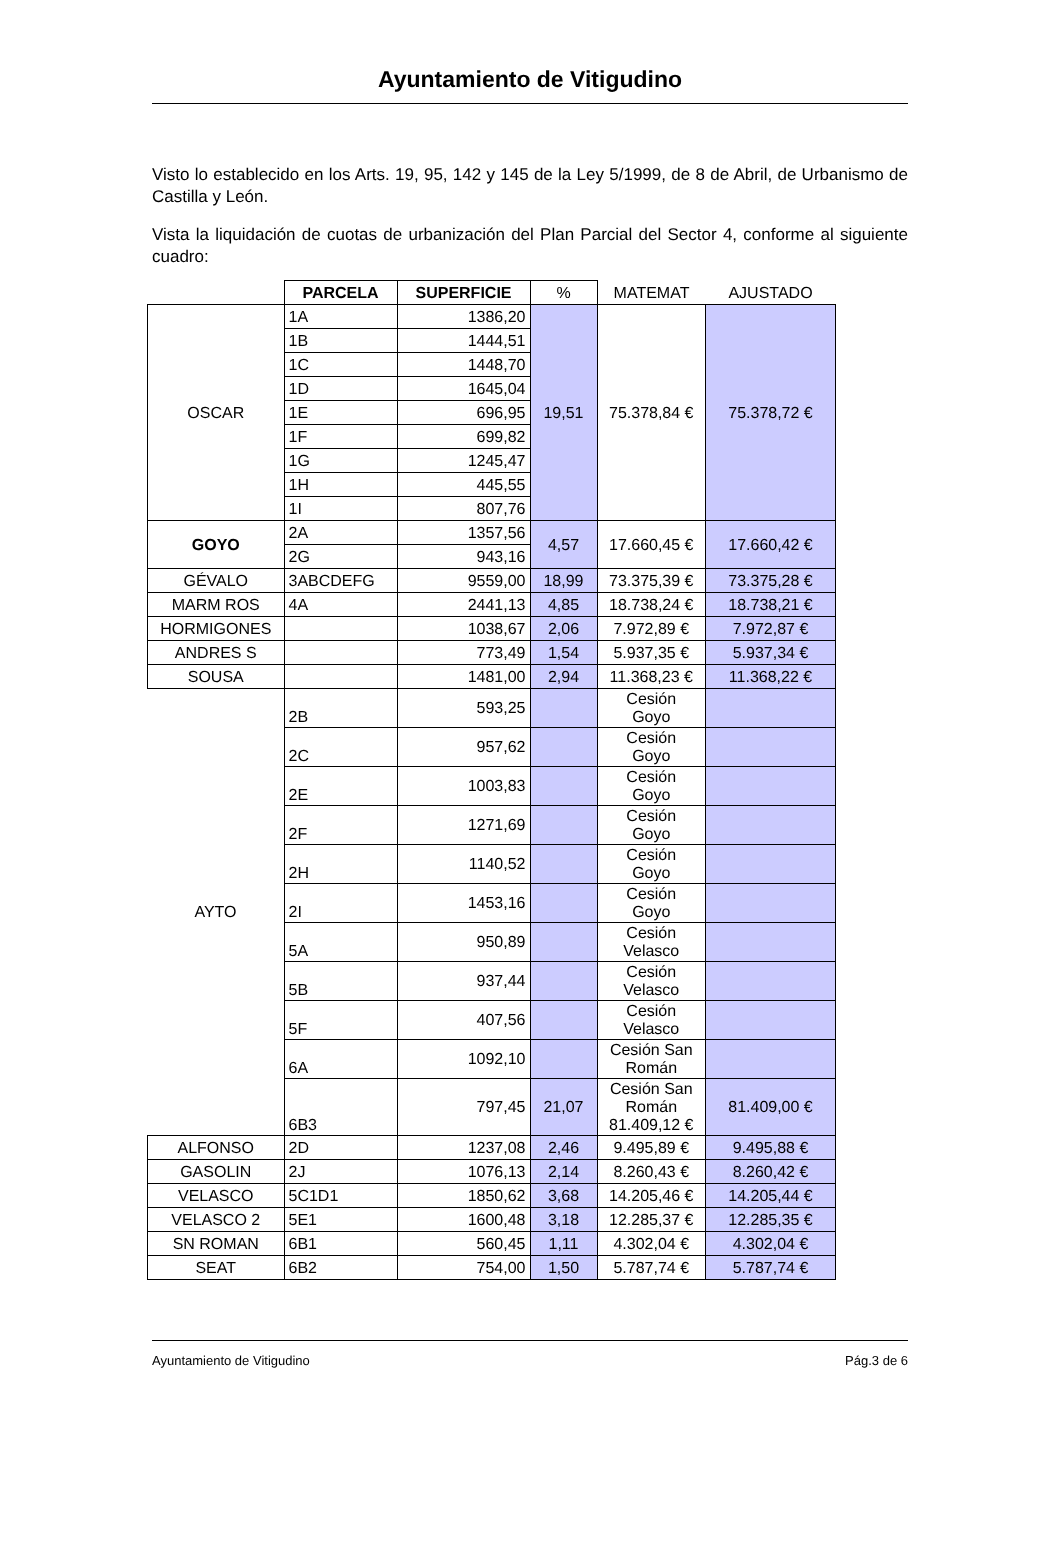Ayuntamiento de Vitigudino
Visto lo establecido en los Arts. 19, 95, 142 y 145 de la Ley 5/1999, de 8 de Abril, de Urbanismo de Castilla y León.
Vista la liquidación de cuotas de urbanización del Plan Parcial del Sector 4, conforme al siguiente cuadro:
| | PARCELA | SUPERFICIE | % | MATEMAT | AJUSTADO |
| OSCAR | 1A | 1386,20 | 19,51 | 75.378,84 € | 75.378,72 € |
| | 1B | 1444,51 | | | |
| | 1C | 1448,70 | | | |
| | 1D | 1645,04 | | | |
| | 1E | 696,95 | | | |
| | 1F | 699,82 | | | |
| | 1G | 1245,47 | | | |
| | 1H | 445,55 | | | |
| | 1I | 807,76 | | | |
| GOYO | 2A | 1357,56 | 4,57 | 17.660,45 € | 17.660,42 € |
| | 2G | 943,16 | | | |
| GÉVALO | 3ABCDEFG | 9559,00 | 18,99 | 73.375,39 € | 73.375,28 € |
| MARM ROS | 4A | 2441,13 | 4,85 | 18.738,24 € | 18.738,21 € |
| HORMIGONES | | 1038,67 | 2,06 | 7.972,89 € | 7.972,87 € |
| ANDRES S | | 773,49 | 1,54 | 5.937,35 € | 5.937,34 € |
| SOUSA | | 1481,00 | 2,94 | 11.368,23 € | 11.368,22 € |
| AYTO | 2B | 593,25 | | Cesión Goyo | |
| | 2C | 957,62 | | Cesión Goyo | |
| | 2E | 1003,83 | | Cesión Goyo | |
| | 2F | 1271,69 | | Cesión Goyo | |
| | 2H | 1140,52 | | Cesión Goyo | |
| | 2I | 1453,16 | | Cesión Goyo | |
| | 5A | 950,89 | | Cesión Velasco | |
| | 5B | 937,44 | | Cesión Velasco | |
| | 5F | 407,56 | | Cesión Velasco | |
| | 6A | 1092,10 | | Cesión San Román | |
| | 6B3 | 797,45 | 21,07 | Cesión San Román 81.409,12 € | 81.409,00 € |
| ALFONSO | 2D | 1237,08 | 2,46 | 9.495,89 € | 9.495,88 € |
| GASOLIN | 2J | 1076,13 | 2,14 | 8.260,43 € | 8.260,42 € |
| VELASCO | 5C1D1 | 1850,62 | 3,68 | 14.205,46 € | 14.205,44 € |
| VELASCO 2 | 5E1 | 1600,48 | 3,18 | 12.285,37 € | 12.285,35 € |
| SN ROMAN | 6B1 | 560,45 | 1,11 | 4.302,04 € | 4.302,04 € |
| SEAT | 6B2 | 754,00 | 1,50 | 5.787,74 € | 5.787,74 € |
Ayuntamiento de Vitigudino Pág.3 de 6